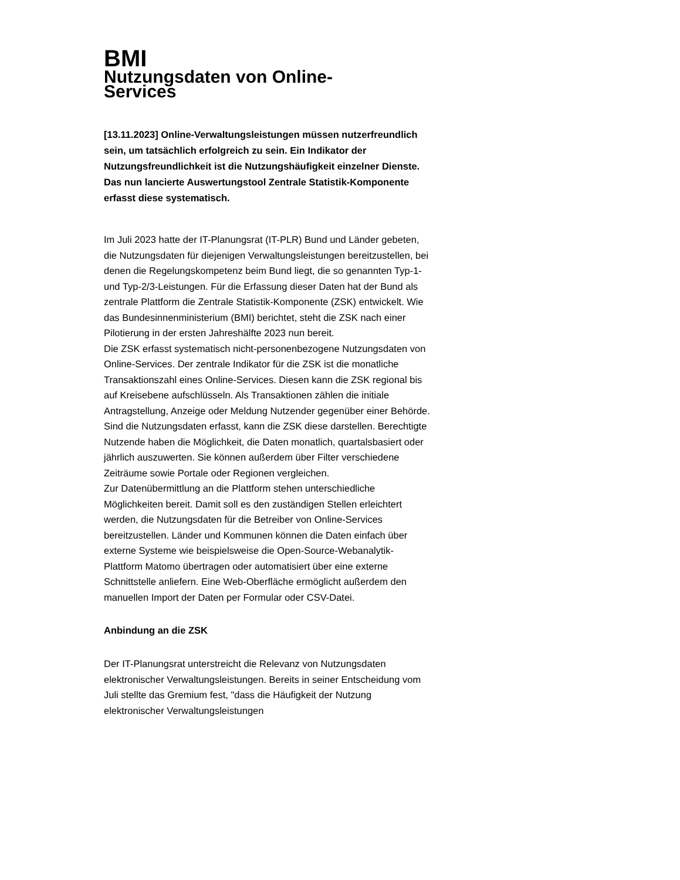BMI
Nutzungsdaten von Online-
Services
[13.11.2023] Online-Verwaltungsleistungen müssen nutzerfreundlich sein, um tatsächlich erfolgreich zu sein. Ein Indikator der Nutzungsfreundlichkeit ist die Nutzungshäufigkeit einzelner Dienste. Das nun lancierte Auswertungstool Zentrale Statistik-Komponente erfasst diese systematisch.
Im Juli 2023 hatte der IT-Planungsrat (IT-PLR) Bund und Länder gebeten, die Nutzungsdaten für diejenigen Verwaltungsleistungen bereitzustellen, bei denen die Regelungskompetenz beim Bund liegt, die so genannten Typ-1- und Typ-2/3-Leistungen. Für die Erfassung dieser Daten hat der Bund als zentrale Plattform die Zentrale Statistik-Komponente (ZSK) entwickelt. Wie das Bundesinnenministerium (BMI) berichtet, steht die ZSK nach einer Pilotierung in der ersten Jahreshälfte 2023 nun bereit.
Die ZSK erfasst systematisch nicht-personenbezogene Nutzungsdaten von Online-Services. Der zentrale Indikator für die ZSK ist die monatliche Transaktionszahl eines Online-Services. Diesen kann die ZSK regional bis auf Kreisebene aufschlüsseln. Als Transaktionen zählen die initiale Antragstellung, Anzeige oder Meldung Nutzender gegenüber einer Behörde. Sind die Nutzungsdaten erfasst, kann die ZSK diese darstellen. Berechtigte Nutzende haben die Möglichkeit, die Daten monatlich, quartalsbasiert oder jährlich auszuwerten. Sie können außerdem über Filter verschiedene Zeiträume sowie Portale oder Regionen vergleichen.
Zur Datenübermittlung an die Plattform stehen unterschiedliche Möglichkeiten bereit. Damit soll es den zuständigen Stellen erleichtert werden, die Nutzungsdaten für die Betreiber von Online-Services bereitzustellen. Länder und Kommunen können die Daten einfach über externe Systeme wie beispielsweise die Open-Source-Webanalytik-Plattform Matomo übertragen oder automatisiert über eine externe Schnittstelle anliefern. Eine Web-Oberfläche ermöglicht außerdem den manuellen Import der Daten per Formular oder CSV-Datei.
Anbindung an die ZSK
Der IT-Planungsrat unterstreicht die Relevanz von Nutzungsdaten elektronischer Verwaltungsleistungen. Bereits in seiner Entscheidung vom Juli stellte das Gremium fest, "dass die Häufigkeit der Nutzung elektronischer Verwaltungsleistungen